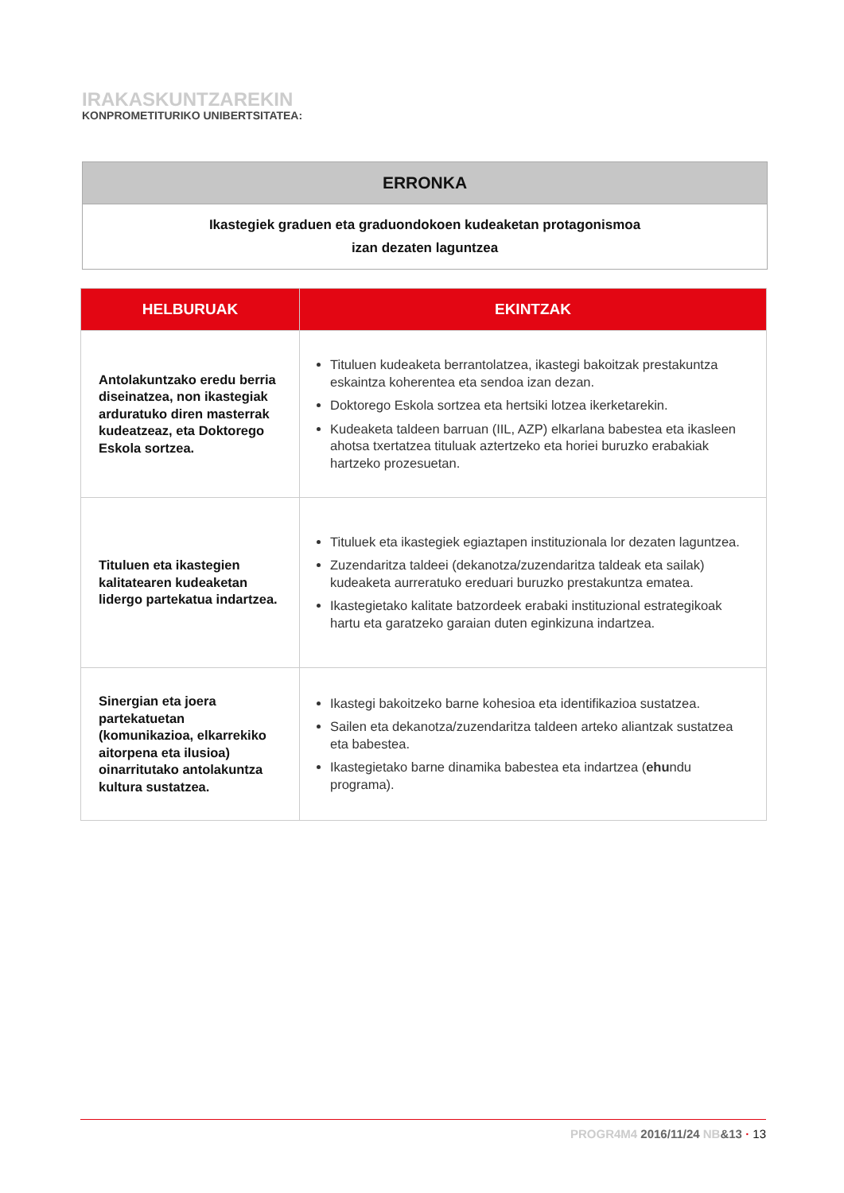IRAKASKUNTZAREKIN
KONPROMETITURIKO UNIBERTSITATEA:
| ERRONKA |
| --- |
| Ikastegiek graduen eta graduondokoen kudeaketan protagonismoa izan dezaten laguntzea |
| HELBURUAK | EKINTZAK |
| --- | --- |
| Antolakuntzako eredu berria diseinatzea, non ikastegiak arduratuko diren masterrak kudeatzeaz, eta Doktorego Eskola sortzea. | Tituluen kudeaketa berrantolatzea, ikastegi bakoitzak prestakuntza eskaintza koherentea eta sendoa izan dezan. Doktorego Eskola sortzea eta hertsiki lotzea ikerketarekin. Kudeaketa taldeen barruan (IIL, AZP) elkarlana babestea eta ikasleen ahotsa txertatzea tituluak aztertzeko eta horiei buruzko erabakiak hartzeko prozesuetan. |
| Tituluen eta ikastegien kalitatearen kudeaketan lidergo partekatua indartzea. | Tituluek eta ikastegiek egiaztapen instituzionala lor dezaten laguntzea. Zuzendaritza taldeei (dekanotza/zuzendaritza taldeak eta sailak) kudeaketa aurreratuko ereduari buruzko prestakuntza ematea. Ikastegietako kalitate batzordeek erabaki instituzional estrategikoak hartu eta garatzeko garaian duten eginkizuna indartzea. |
| Sinergian eta joera partekatuetan (komunikazioa, elkarrekiko aitorpena eta ilusioa) oinarritutako antolakuntza kultura sustatzea. | Ikastegi bakoitzeko barne kohesioa eta identifikazioa sustatzea. Sailen eta dekanotza/zuzendaritza taldeen arteko aliantzak sustatzea eta babestea. Ikastegietako barne dinamika babestea eta indartzea ( ehu ndu programa). |
PROGR4M4 2016/11/24 NB&13 · 13